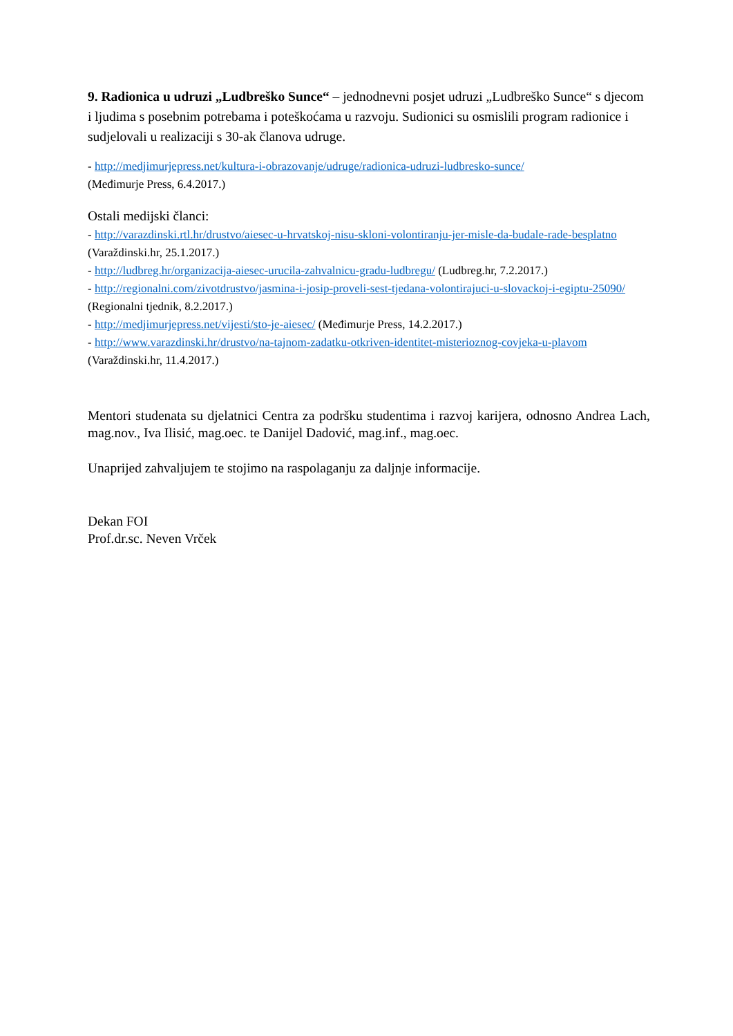9. Radionica u udruzi „Ludbreško Sunce“ – jednodnevni posjet udruzi „Ludbreško Sunce“ s djecom i ljudima s posebnim potrebama i poteškoćama u razvoju. Sudionici su osmislili program radionice i sudjelovali u realizaciji s 30-ak članova udruge.
- http://medjimurjepress.net/kultura-i-obrazovanje/udruge/radionica-udruzi-ludbresko-sunce/
(Međimurje Press, 6.4.2017.)
Ostali medijski članci:
- http://varazdinski.rtl.hr/drustvo/aiesec-u-hrvatskoj-nisu-skloni-volontiranju-jer-misle-da-budale-rade-besplatno (Varaždinski.hr, 25.1.2017.)
- http://ludbreg.hr/organizacija-aiesec-urucila-zahvalnicu-gradu-ludbregu/ (Ludbreg.hr, 7.2.2017.)
- http://regionalni.com/zivotdrustvo/jasmina-i-josip-proveli-sest-tjedana-volontirajuci-u-slovackoj-i-egiptu-25090/ (Regionalni tjednik, 8.2.2017.)
- http://medjimurjepress.net/vijesti/sto-je-aiesec/ (Međimurje Press, 14.2.2017.)
- http://www.varazdinski.hr/drustvo/na-tajnom-zadatku-otkriven-identitet-misterioznog-covjeka-u-plavom (Varaždinski.hr, 11.4.2017.)
Mentori studenata su djelatnici Centra za podršku studentima i razvoj karijera, odnosno Andrea Lach, mag.nov., Iva Ilisić, mag.oec. te Danijel Dadović, mag.inf., mag.oec.
Unaprijed zahvaljujem te stojimo na raspolaganju za daljnje informacije.
Dekan FOI
Prof.dr.sc. Neven Vrček